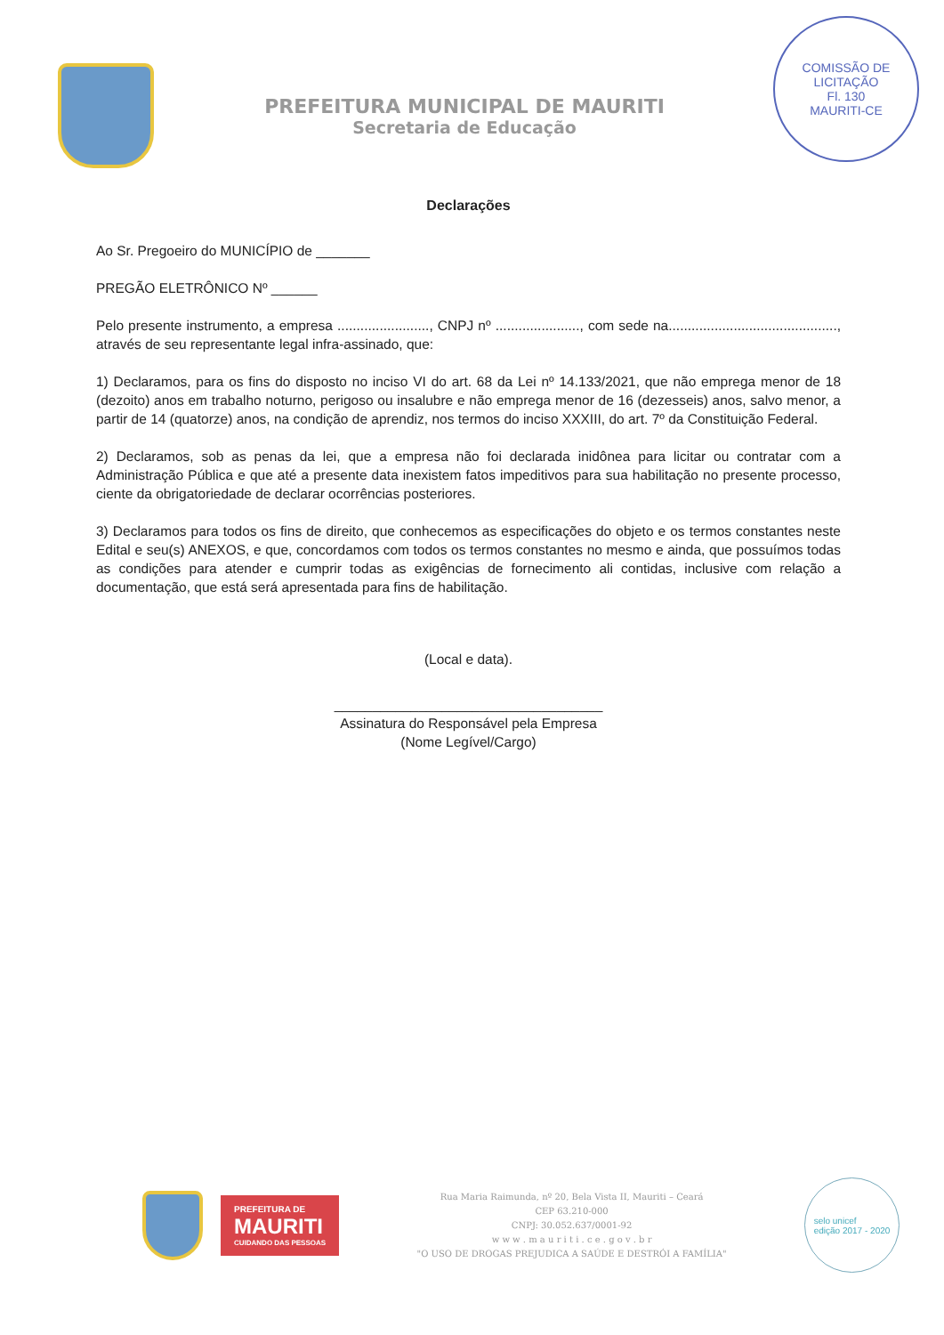PREFEITURA MUNICIPAL DE MAURITI
Secretaria de Educação
COMISSÃO DE LICITAÇÃO
Fl. 130
MAURITI-CE
Declarações
Ao Sr. Pregoeiro do MUNICÍPIO de _______
PREGÃO ELETRÔNICO Nº ______
Pelo presente instrumento, a empresa ........................, CNPJ nº ......................, com sede na............................................, através de seu representante legal infra-assinado, que:
1) Declaramos, para os fins do disposto no inciso VI do art. 68 da Lei nº 14.133/2021, que não emprega menor de 18 (dezoito) anos em trabalho noturno, perigoso ou insalubre e não emprega menor de 16 (dezesseis) anos, salvo menor, a partir de 14 (quatorze) anos, na condição de aprendiz, nos termos do inciso XXXIII, do art. 7º da Constituição Federal.
2) Declaramos, sob as penas da lei, que a empresa não foi declarada inidônea para licitar ou contratar com a Administração Pública e que até a presente data inexistem fatos impeditivos para sua habilitação no presente processo, ciente da obrigatoriedade de declarar ocorrências posteriores.
3) Declaramos para todos os fins de direito, que conhecemos as especificações do objeto e os termos constantes neste Edital e seu(s) ANEXOS, e que, concordamos com todos os termos constantes no mesmo e ainda, que possuímos todas as condições para atender e cumprir todas as exigências de fornecimento ali contidas, inclusive com relação a documentação, que está será apresentada para fins de habilitação.
(Local e data).
___________________________________
Assinatura do Responsável pela Empresa
(Nome Legível/Cargo)
PREFEITURA DE
MAURITI
CUIDANDO DAS PESSOAS
Rua Maria Raimunda, nº 20, Bela Vista II, Mauriti – Ceará
CEP 63.210-000
CNPJ: 30.052.637/0001-92
w w w . m a u r i t i . c e . g o v . b r
"O USO DE DROGAS PREJUDICA A SAÚDE E DESTRÓI A FAMÍLIA"
selo unicef
edição 2017 - 2020